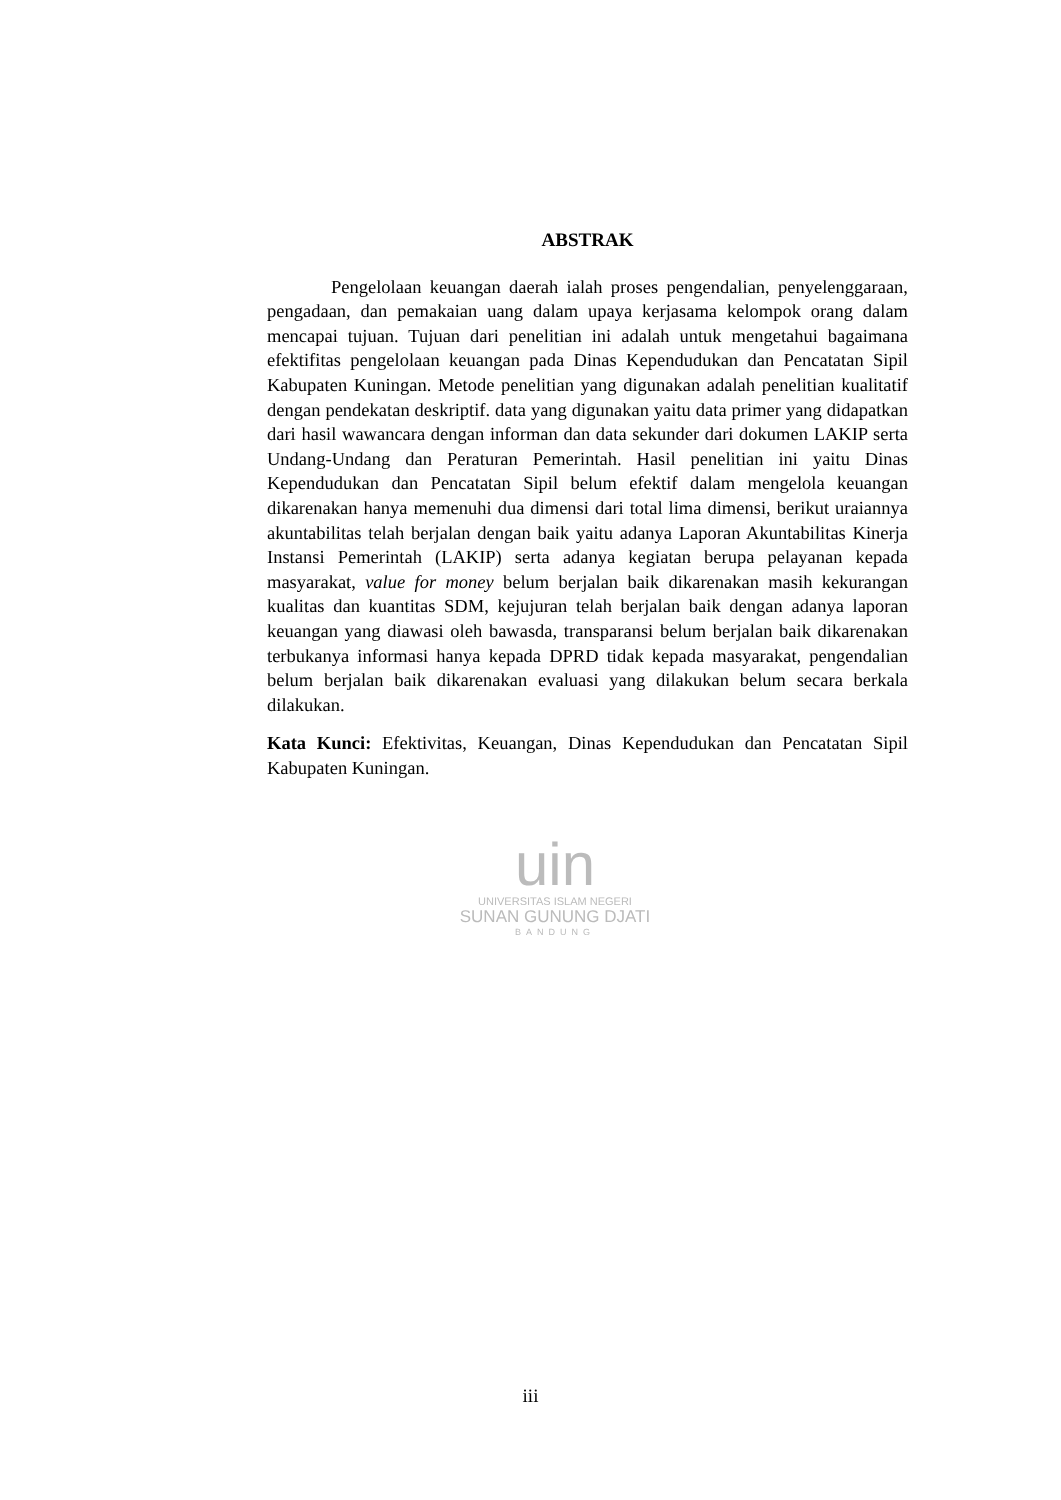ABSTRAK
Pengelolaan keuangan daerah ialah proses pengendalian, penyelenggaraan, pengadaan, dan pemakaian uang dalam upaya kerjasama kelompok orang dalam mencapai tujuan. Tujuan dari penelitian ini adalah untuk mengetahui bagaimana efektifitas pengelolaan keuangan pada Dinas Kependudukan dan Pencatatan Sipil Kabupaten Kuningan. Metode penelitian yang digunakan adalah penelitian kualitatif dengan pendekatan deskriptif. data yang digunakan yaitu data primer yang didapatkan dari hasil wawancara dengan informan dan data sekunder dari dokumen LAKIP serta Undang-Undang dan Peraturan Pemerintah. Hasil penelitian ini yaitu Dinas Kependudukan dan Pencatatan Sipil belum efektif dalam mengelola keuangan dikarenakan hanya memenuhi dua dimensi dari total lima dimensi, berikut uraiannya akuntabilitas telah berjalan dengan baik yaitu adanya Laporan Akuntabilitas Kinerja Instansi Pemerintah (LAKIP) serta adanya kegiatan berupa pelayanan kepada masyarakat, value for money belum berjalan baik dikarenakan masih kekurangan kualitas dan kuantitas SDM, kejujuran telah berjalan baik dengan adanya laporan keuangan yang diawasi oleh bawasda, transparansi belum berjalan baik dikarenakan terbukanya informasi hanya kepada DPRD tidak kepada masyarakat, pengendalian belum berjalan baik dikarenakan evaluasi yang dilakukan belum secara berkala dilakukan.
Kata Kunci: Efektivitas, Keuangan, Dinas Kependudukan dan Pencatatan Sipil Kabupaten Kuningan.
uin
UNIVERSITAS ISLAM NEGERI
SUNAN GUNUNG DJATI
BANDUNG
iii